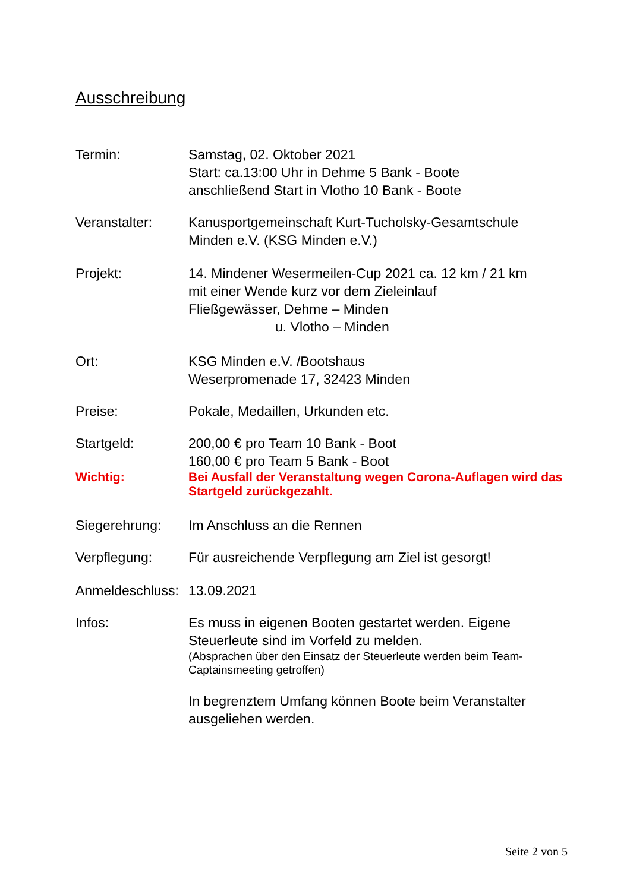Ausschreibung
Termin: Samstag, 02. Oktober 2021
Start: ca.13:00 Uhr in Dehme 5 Bank - Boote
anschließend Start in Vlotho 10 Bank - Boote
Veranstalter: Kanusportgemeinschaft Kurt-Tucholsky-Gesamtschule
Minden e.V. (KSG Minden e.V.)
Projekt: 14. Mindener Wesermeilen-Cup 2021 ca. 12 km / 21 km
mit einer Wende kurz vor dem Zieleinlauf
Fließgewässer, Dehme – Minden
u. Vlotho – Minden
Ort: KSG Minden e.V. /Bootshaus
Weserpromenade 17, 32423 Minden
Preise: Pokale, Medaillen, Urkunden etc.
Startgeld: 200,00 € pro Team 10 Bank - Boot
160,00 € pro Team 5 Bank - Boot
Wichtig: Bei Ausfall der Veranstaltung wegen Corona-Auflagen wird das Startgeld zurückgezahlt.
Siegerehrung: Im Anschluss an die Rennen
Verpflegung: Für ausreichende Verpflegung am Ziel ist gesorgt!
Anmeldeschluss:
13.09.2021
Infos: Es muss in eigenen Booten gestartet werden. Eigene Steuerleute sind im Vorfeld zu melden.
(Absprachen über den Einsatz der Steuerleute werden beim Team-Captainsmeeting getroffen)
In begrenztem Umfang können Boote beim Veranstalter ausgeliehen werden.
Seite 2 von 5